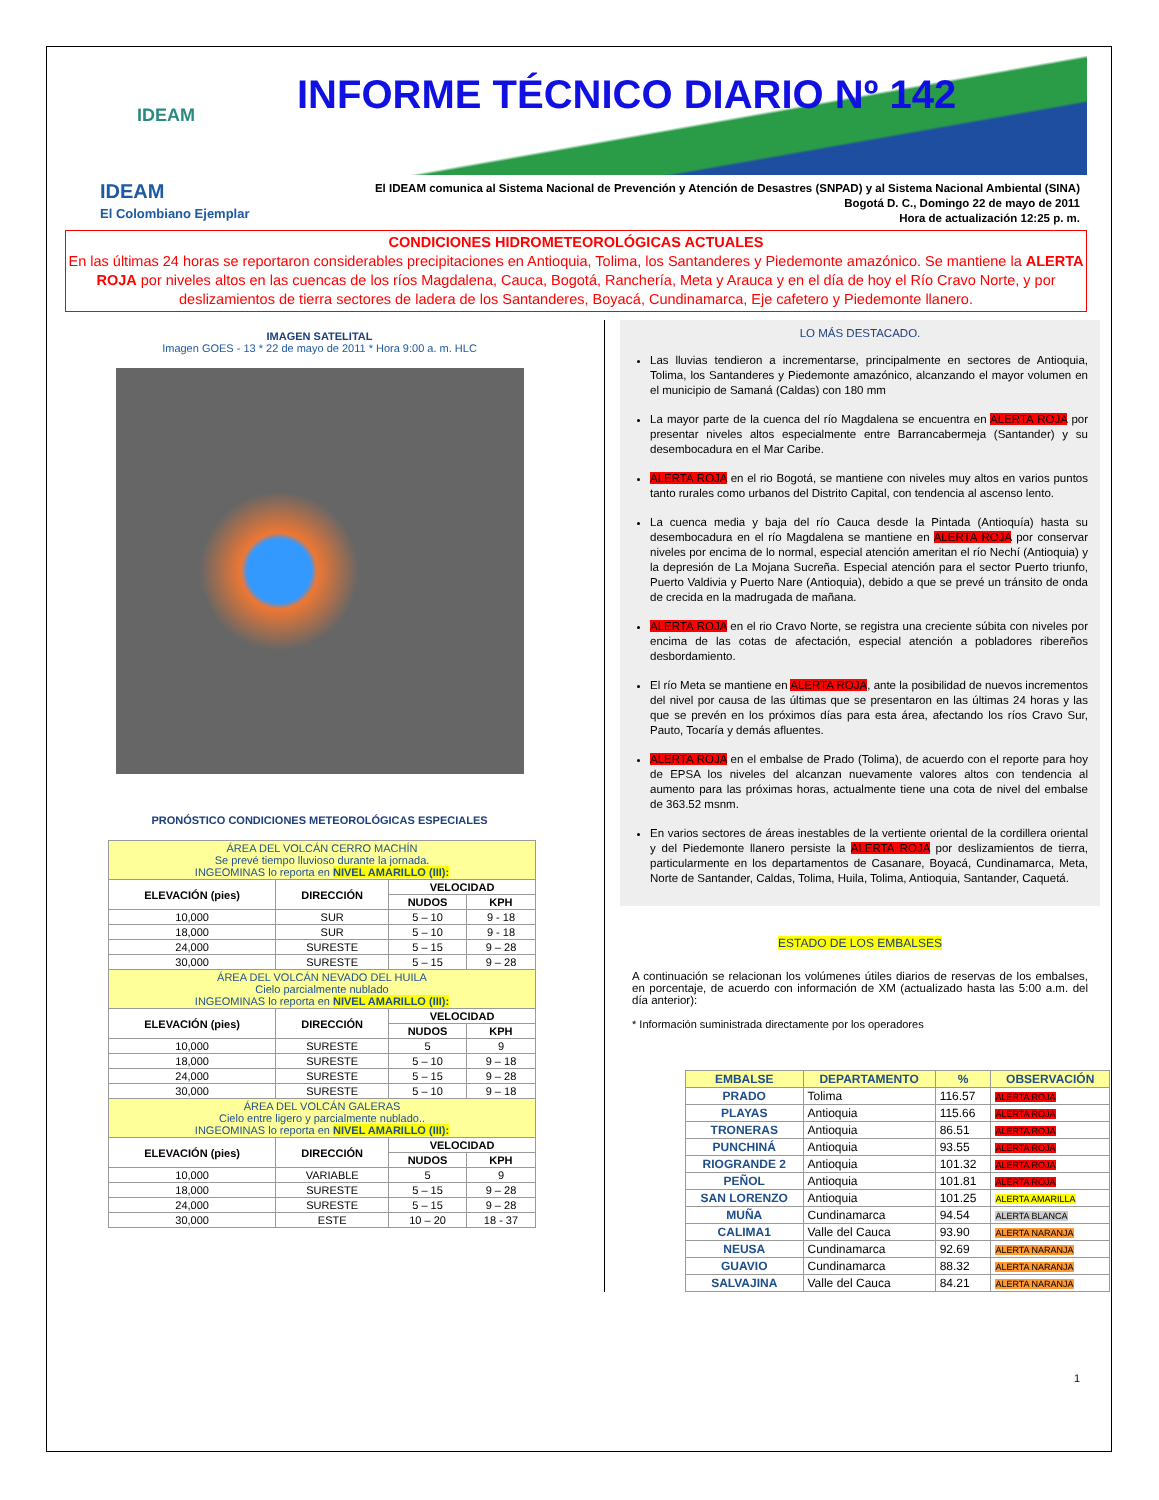IDEAM INFORME TÉCNICO DIARIO Nº 142
IDEAM
El Colombiano Ejemplar
El IDEAM comunica al Sistema Nacional de Prevención y Atención de Desastres (SNPAD) y al Sistema Nacional Ambiental (SINA)
Bogotá D. C., Domingo 22 de mayo de 2011
Hora de actualización 12:25 p. m.
CONDICIONES HIDROMETEOROLÓGICAS ACTUALES
En las últimas 24 horas se reportaron considerables precipitaciones en Antioquia, Tolima, los Santanderes y Piedemonte amazónico. Se mantiene la ALERTA ROJA por niveles altos en las cuencas de los ríos Magdalena, Cauca, Bogotá, Ranchería, Meta y Arauca y en el día de hoy el Río Cravo Norte, y por deslizamientos de tierra sectores de ladera de los Santanderes, Boyacá, Cundinamarca, Eje cafetero y Piedemonte llanero.
IMAGEN SATELITAL
Imagen GOES - 13 * 22 de mayo de 2011 * Hora 9:00 a. m. HLC
PRONÓSTICO CONDICIONES METEOROLÓGICAS ESPECIALES
| ÁREA DEL VOLCÁN CERRO MACHÍN Se prevé tiempo lluvioso durante la jornada. INGEOMINAS lo reporta en NIVEL AMARILLO (III): | | | |
| ELEVACIÓN (pies) | DIRECCIÓN | VELOCIDAD | |
| | | NUDOS | KPH |
| 10,000 | SUR | 5 – 10 | 9 - 18 |
| 18,000 | SUR | 5 – 10 | 9 - 18 |
| 24,000 | SURESTE | 5 – 15 | 9 – 28 |
| 30,000 | SURESTE | 5 – 15 | 9 – 28 |
| ÁREA DEL VOLCÁN NEVADO DEL HUILA Cielo parcialmente nublado INGEOMINAS lo reporta en NIVEL AMARILLO (III): | | | |
| ELEVACIÓN (pies) | DIRECCIÓN | VELOCIDAD | |
| | | NUDOS | KPH |
| 10,000 | SURESTE | 5 | 9 |
| 18,000 | SURESTE | 5 – 10 | 9 – 18 |
| 24,000 | SURESTE | 5 – 15 | 9 – 28 |
| 30,000 | SURESTE | 5 – 10 | 9 – 18 |
| ÁREA DEL VOLCÁN GALERAS Cielo entre ligero y parcialmente nublado.. INGEOMINAS lo reporta en NIVEL AMARILLO (III): | | | |
| ELEVACIÓN (pies) | DIRECCIÓN | VELOCIDAD | |
| | | NUDOS | KPH |
| 10,000 | VARIABLE | 5 | 9 |
| 18,000 | SURESTE | 5 – 15 | 9 – 28 |
| 24,000 | SURESTE | 5 – 15 | 9 – 28 |
| 30,000 | ESTE | 10 – 20 | 18 - 37 |
LO MÁS DESTACADO.
Las lluvias tendieron a incrementarse, principalmente en sectores de Antioquia, Tolima, los Santanderes y Piedemonte amazónico, alcanzando el mayor volumen en el municipio de Samaná (Caldas) con 180 mm
La mayor parte de la cuenca del río Magdalena se encuentra en ALERTA ROJA por presentar niveles altos especialmente entre Barrancabermeja (Santander) y su desembocadura en el Mar Caribe.
ALERTA ROJA en el rio Bogotá, se mantiene con niveles muy altos en varios puntos tanto rurales como urbanos del Distrito Capital, con tendencia al ascenso lento.
La cuenca media y baja del río Cauca desde la Pintada (Antioquía) hasta su desembocadura en el río Magdalena se mantiene en ALERTA ROJA por conservar niveles por encima de lo normal, especial atención ameritan el río Nechí (Antioquia) y la depresión de La Mojana Sucreña. Especial atención para el sector Puerto triunfo, Puerto Valdivia y Puerto Nare (Antioquia), debido a que se prevé un tránsito de onda de crecida en la madrugada de mañana.
ALERTA ROJA en el rio Cravo Norte, se registra una creciente súbita con niveles por encima de las cotas de afectación, especial atención a pobladores ribereños desbordamiento.
El río Meta se mantiene en ALERTA ROJA, ante la posibilidad de nuevos incrementos del nivel por causa de las últimas que se presentaron en las últimas 24 horas y las que se prevén en los próximos días para esta área, afectando los ríos Cravo Sur, Pauto, Tocaría y demás afluentes.
ALERTA ROJA en el embalse de Prado (Tolima), de acuerdo con el reporte para hoy de EPSA los niveles del alcanzan nuevamente valores altos con tendencia al aumento para las próximas horas, actualmente tiene una cota de nivel del embalse de 363.52 msnm.
En varios sectores de áreas inestables de la vertiente oriental de la cordillera oriental y del Piedemonte llanero persiste la ALERTA ROJA por deslizamientos de tierra, particularmente en los departamentos de Casanare, Boyacá, Cundinamarca, Meta, Norte de Santander, Caldas, Tolima, Huila, Tolima, Antioquia, Santander, Caquetá.
ESTADO DE LOS EMBALSES
A continuación se relacionan los volúmenes útiles diarios de reservas de los embalses, en porcentaje, de acuerdo con información de XM (actualizado hasta las 5:00 a.m. del día anterior):
* Información suministrada directamente por los operadores
| EMBALSE | DEPARTAMENTO | % | OBSERVACIÓN |
| --- | --- | --- | --- |
| PRADO | Tolima | 116.57 | ALERTA ROJA |
| PLAYAS | Antioquia | 115.66 | ALERTA ROJA |
| TRONERAS | Antioquia | 86.51 | ALERTA ROJA |
| PUNCHINÁ | Antioquia | 93.55 | ALERTA ROJA |
| RIOGRANDE 2 | Antioquia | 101.32 | ALERTA ROJA |
| PEÑOL | Antioquia | 101.81 | ALERTA ROJA |
| SAN LORENZO | Antioquia | 101.25 | ALERTA AMARILLA |
| MUÑA | Cundinamarca | 94.54 | ALERTA BLANCA |
| CALIMA1 | Valle del Cauca | 93.90 | ALERTA NARANJA |
| NEUSA | Cundinamarca | 92.69 | ALERTA NARANJA |
| GUAVIO | Cundinamarca | 88.32 | ALERTA NARANJA |
| SALVAJINA | Valle del Cauca | 84.21 | ALERTA NARANJA |
1